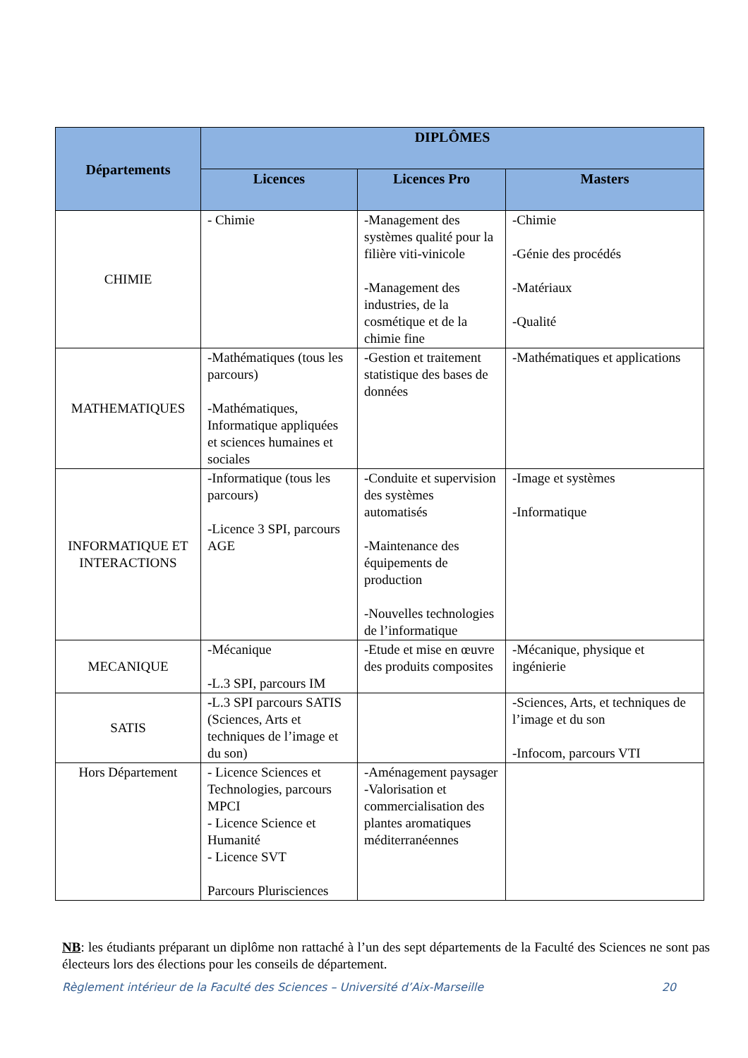| Départements | DIPLÔMES | | |
| --- | --- | --- | --- |
| | Licences | Licences Pro | Masters |
| CHIMIE | - Chimie | -Management des systèmes qualité pour la filière viti-vinicole -Management des industries, de la cosmétique et de la chimie fine | -Chimie -Génie des procédés -Matériaux -Qualité |
| MATHEMATIQUES | -Mathématiques (tous les parcours) -Mathématiques, Informatique appliquées et sciences humaines et sociales | -Gestion et traitement statistique des bases de données | -Mathématiques et applications |
| INFORMATIQUE ET INTERACTIONS | -Informatique (tous les parcours) -Licence 3 SPI, parcours AGE | -Conduite et supervision des systèmes automatisés -Maintenance des équipements de production -Nouvelles technologies de l’informatique | -Image et systèmes -Informatique |
| MECANIQUE | -Mécanique -L.3 SPI, parcours IM | -Etude et mise en œuvre des produits composites | -Mécanique, physique et ingénierie |
| SATIS | - L.3 SPI parcours SATIS (Sciences, Arts et techniques de l’image et du son) | | -Sciences, Arts, et techniques de l’image et du son -Infocom, parcours VTI |
| Hors Département | - Licence Sciences et Technologies, parcours MPCI - Licence Science et Humanité - Licence SVT Parcours Plurisciences | -Aménagement paysager -Valorisation et commercialisation des plantes aromatiques méditerranéennes | |
NB: les étudiants préparant un diplôme non rattaché à l’un des sept départements de la Faculté des Sciences ne sont pas électeurs lors des élections pour les conseils de département.
Règlement intérieur de la Faculté des Sciences – Université d’Aix-Marseille 20